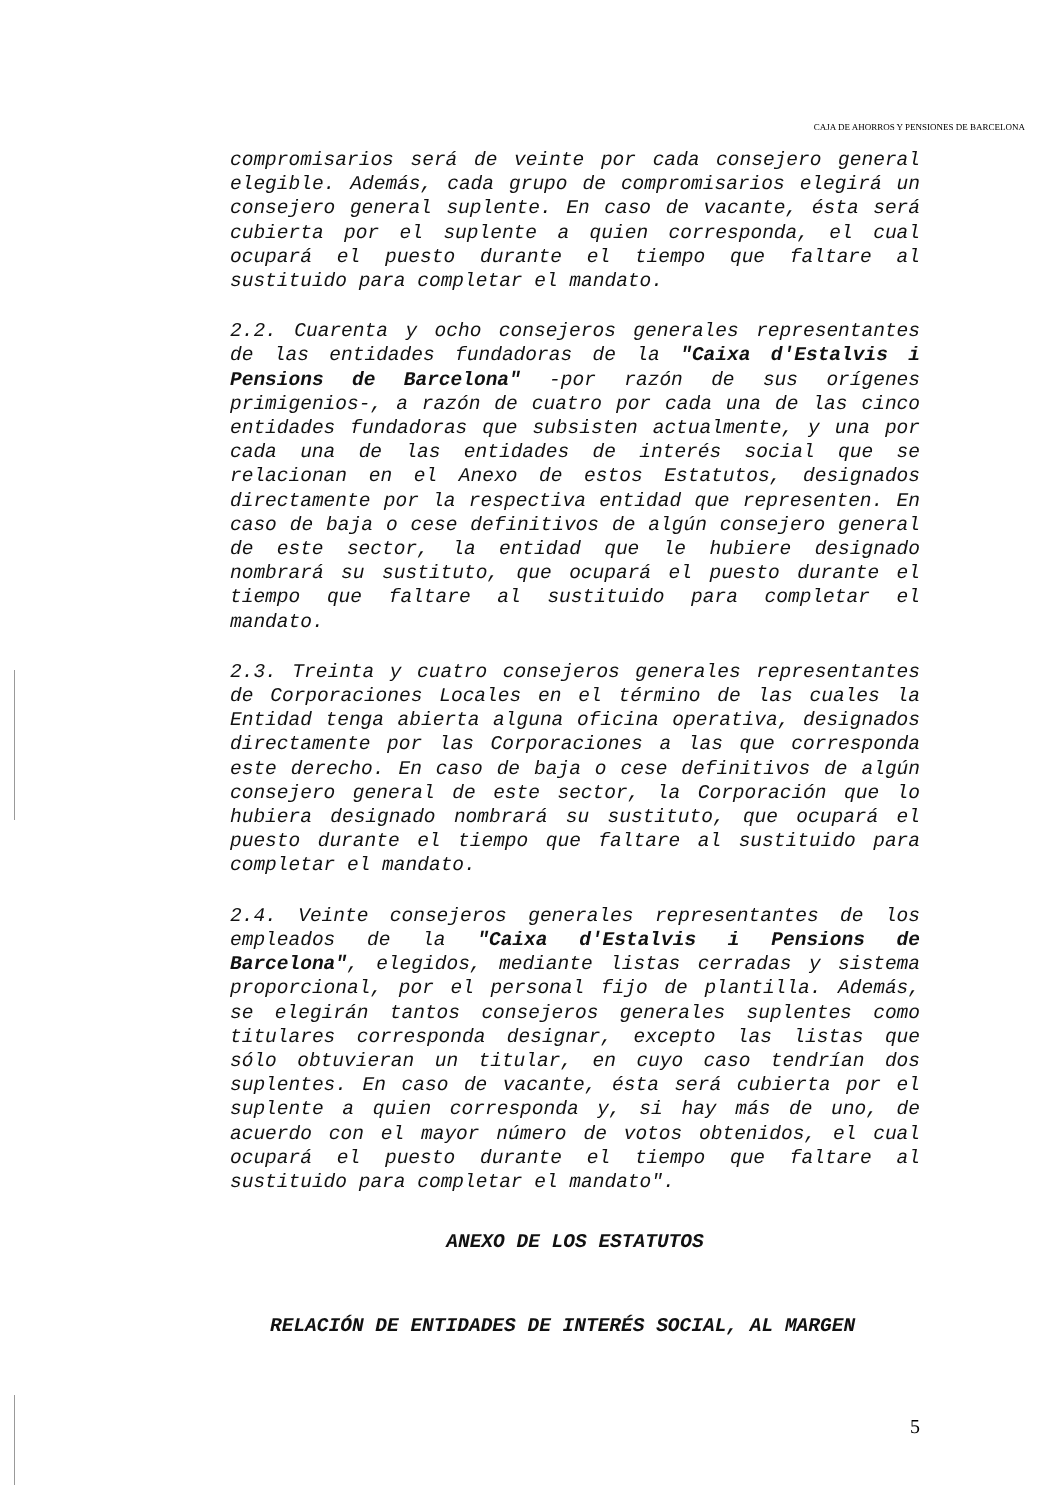CAJA DE AHORROS Y PENSIONES DE BARCELONA
compromisarios será de veinte por cada consejero general elegible. Además, cada grupo de compromisarios elegirá un consejero general suplente. En caso de vacante, ésta será cubierta por el suplente a quien corresponda, el cual ocupará el puesto durante el tiempo que faltare al sustituido para completar el mandato.
2.2. Cuarenta y ocho consejeros generales representantes de las entidades fundadoras de la "Caixa d'Estalvis i Pensions de Barcelona" -por razón de sus orígenes primigenios-, a razón de cuatro por cada una de las cinco entidades fundadoras que subsisten actualmente, y una por cada una de las entidades de interés social que se relacionan en el Anexo de estos Estatutos, designados directamente por la respectiva entidad que representen. En caso de baja o cese definitivos de algún consejero general de este sector, la entidad que le hubiere designado nombrará su sustituto, que ocupará el puesto durante el tiempo que faltare al sustituido para completar el mandato.
2.3. Treinta y cuatro consejeros generales representantes de Corporaciones Locales en el término de las cuales la Entidad tenga abierta alguna oficina operativa, designados directamente por las Corporaciones a las que corresponda este derecho. En caso de baja o cese definitivos de algún consejero general de este sector, la Corporación que lo hubiera designado nombrará su sustituto, que ocupará el puesto durante el tiempo que faltare al sustituido para completar el mandato.
2.4. Veinte consejeros generales representantes de los empleados de la "Caixa d'Estalvis i Pensions de Barcelona", elegidos, mediante listas cerradas y sistema proporcional, por el personal fijo de plantilla. Además, se elegirán tantos consejeros generales suplentes como titulares corresponda designar, excepto las listas que sólo obtuvieran un titular, en cuyo caso tendrían dos suplentes. En caso de vacante, ésta será cubierta por el suplente a quien corresponda y, si hay más de uno, de acuerdo con el mayor número de votos obtenidos, el cual ocupará el puesto durante el tiempo que faltare al sustituido para completar el mandato".
ANEXO DE LOS ESTATUTOS
RELACIÓN DE ENTIDADES DE INTERÉS SOCIAL, AL MARGEN
5